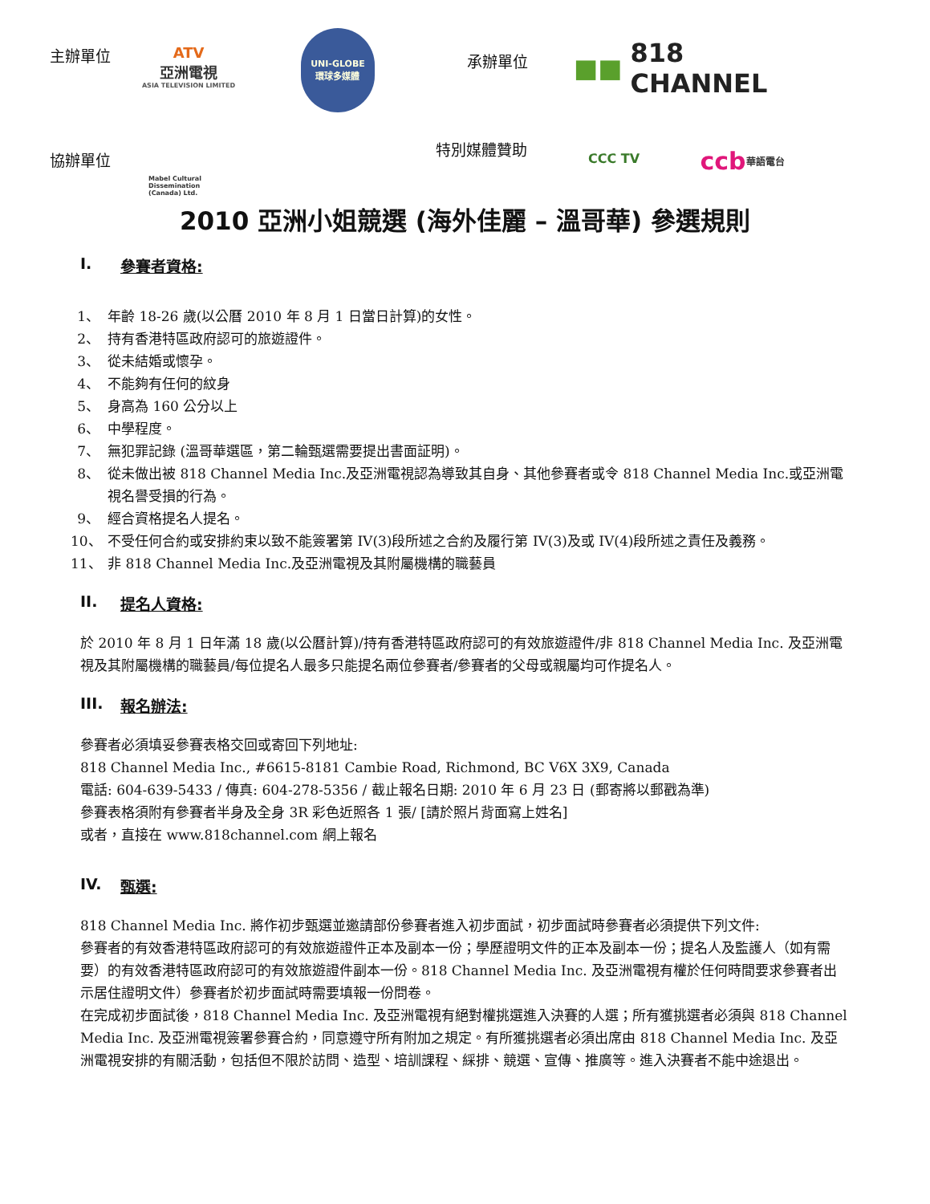主辦單位
ATV
亞洲電視
ASIA TELEVISION LIMITED
UNI-GLOBE
環球多媒體
承辦單位 ■■ 818 CHANNEL
協辦單位
Mabel Cultural Dissemination (Canada) Ltd.
特別媒體贊助
CCC TV
ccb 華語電台
2010 亞洲小姐競選 (海外佳麗 – 溫哥華) 參選規則
I. 參賽者資格:
1、 年齡 18-26 歲(以公曆 2010 年 8 月 1 日當日計算)的女性。
2、 持有香港特區政府認可的旅遊證件。
3、 從未結婚或懷孕。
4、 不能夠有任何的紋身
5、 身高為 160 公分以上
6、 中學程度。
7、 無犯罪記錄 (溫哥華選區，第二輪甄選需要提出書面証明)。
8、 從未做出被 818 Channel Media Inc.及亞洲電視認為導致其自身、其他參賽者或令 818 Channel Media Inc.或亞洲電視名譽受損的行為。
9、 經合資格提名人提名。
10、 不受任何合約或安排約束以致不能簽署第 IV(3)段所述之合約及履行第 IV(3)及或 IV(4)段所述之責任及義務。
11、 非 818 Channel Media Inc.及亞洲電視及其附屬機構的職藝員
II. 提名人資格:
於 2010 年 8 月 1 日年滿 18 歲(以公曆計算)/持有香港特區政府認可的有效旅遊證件/非 818 Channel Media Inc. 及亞洲電視及其附屬機構的職藝員/每位提名人最多只能提名兩位參賽者/參賽者的父母或親屬均可作提名人。
III. 報名辦法:
參賽者必須填妥參賽表格交回或寄回下列地址:
818 Channel Media Inc., #6615-8181 Cambie Road, Richmond, BC V6X 3X9, Canada
電話: 604-639-5433 / 傳真: 604-278-5356 / 截止報名日期: 2010 年 6 月 23 日 (郵寄將以郵戳為準)
參賽表格須附有參賽者半身及全身 3R 彩色近照各 1 張/ [請於照片背面寫上姓名]
或者，直接在 www.818channel.com 網上報名
IV. 甄選:
818 Channel Media Inc. 將作初步甄選並邀請部份參賽者進入初步面試，初步面試時參賽者必須提供下列文件:
參賽者的有效香港特區政府認可的有效旅遊證件正本及副本一份；學歷證明文件的正本及副本一份；提名人及監護人（如有需要）的有效香港特區政府認可的有效旅遊證件副本一份。818 Channel Media Inc. 及亞洲電視有權於任何時間要求參賽者出示居住證明文件）參賽者於初步面試時需要填報一份問卷。
在完成初步面試後，818 Channel Media Inc. 及亞洲電視有絕對權挑選進入決賽的人選；所有獲挑選者必須與 818 Channel Media Inc. 及亞洲電視簽署參賽合約，同意遵守所有附加之規定。有所獲挑選者必須出席由 818 Channel Media Inc. 及亞洲電視安排的有關活動，包括但不限於訪問、造型、培訓課程、綵排、競選、宣傳、推廣等。進入決賽者不能中途退出。